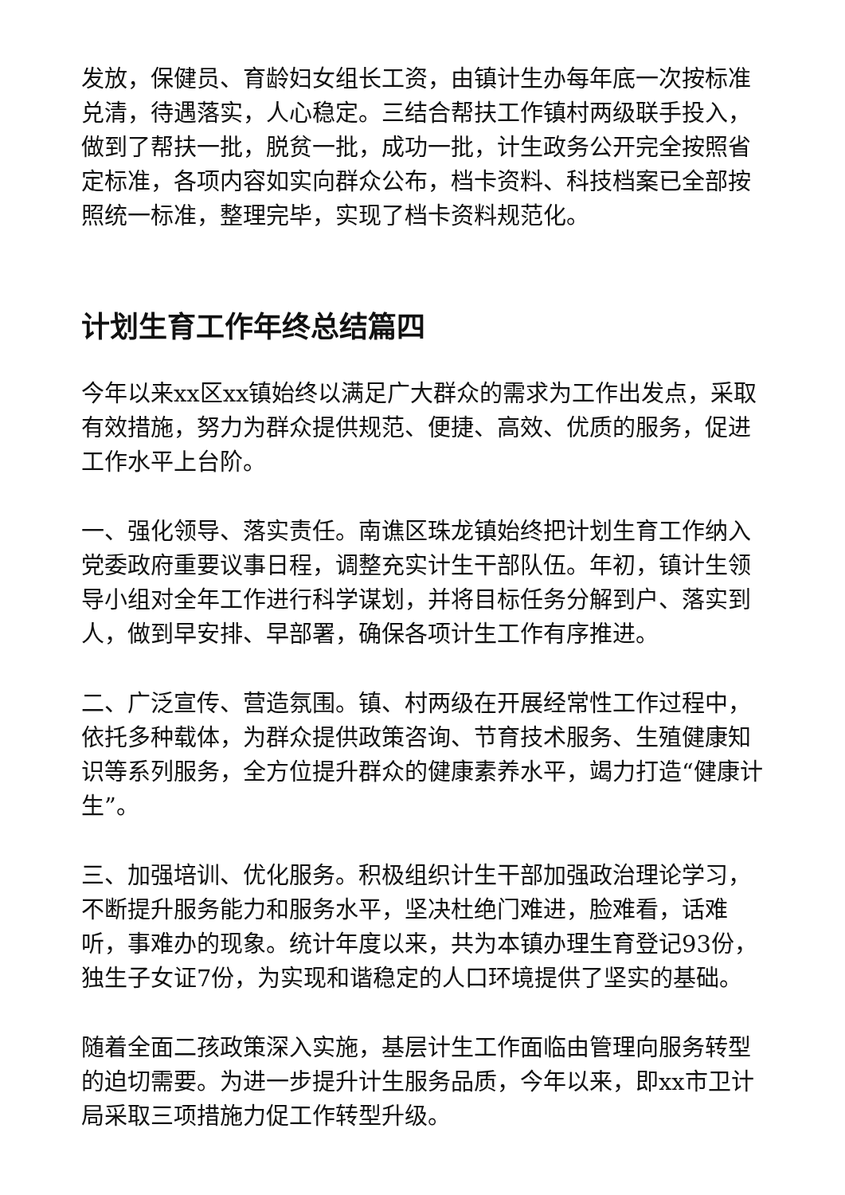发放，保健员、育龄妇女组长工资，由镇计生办每年底一次按标准兑清，待遇落实，人心稳定。三结合帮扶工作镇村两级联手投入，做到了帮扶一批，脱贫一批，成功一批，计生政务公开完全按照省定标准，各项内容如实向群众公布，档卡资料、科技档案已全部按照统一标准，整理完毕，实现了档卡资料规范化。
计划生育工作年终总结篇四
今年以来xx区xx镇始终以满足广大群众的需求为工作出发点，采取有效措施，努力为群众提供规范、便捷、高效、优质的服务，促进工作水平上台阶。
一、强化领导、落实责任。南谯区珠龙镇始终把计划生育工作纳入党委政府重要议事日程，调整充实计生干部队伍。年初，镇计生领导小组对全年工作进行科学谋划，并将目标任务分解到户、落实到人，做到早安排、早部署，确保各项计生工作有序推进。
二、广泛宣传、营造氛围。镇、村两级在开展经常性工作过程中，依托多种载体，为群众提供政策咨询、节育技术服务、生殖健康知识等系列服务，全方位提升群众的健康素养水平，竭力打造“健康计生”。
三、加强培训、优化服务。积极组织计生干部加强政治理论学习，不断提升服务能力和服务水平，坚决杜绝门难进，脸难看，话难听，事难办的现象。统计年度以来，共为本镇办理生育登记93份，独生子女证7份，为实现和谐稳定的人口环境提供了坚实的基础。
随着全面二孩政策深入实施，基层计生工作面临由管理向服务转型的迫切需要。为进一步提升计生服务品质，今年以来，即xx市卫计局采取三项措施力促工作转型升级。